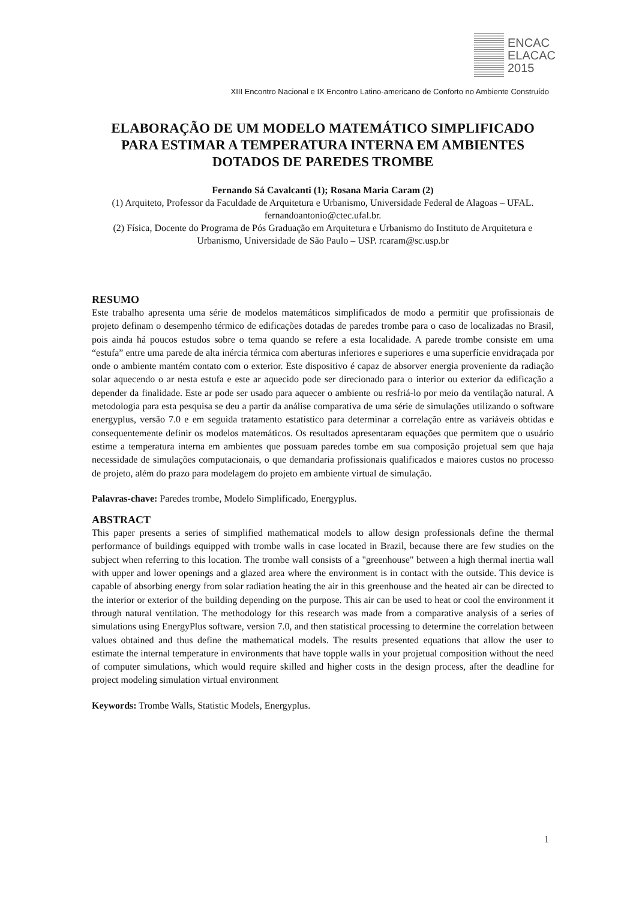ENCAC
ELACAC
2015
XIII Encontro Nacional e IX Encontro Latino-americano de Conforto no Ambiente Construído
ELABORAÇÃO DE UM MODELO MATEMÁTICO SIMPLIFICADO PARA ESTIMAR A TEMPERATURA INTERNA EM AMBIENTES DOTADOS DE PAREDES TROMBE
Fernando Sá Cavalcanti (1); Rosana Maria Caram (2)
(1) Arquiteto, Professor da Faculdade de Arquitetura e Urbanismo, Universidade Federal de Alagoas – UFAL. fernandoantonio@ctec.ufal.br.
(2) Física, Docente do Programa de Pós Graduação em Arquitetura e Urbanismo do Instituto de Arquitetura e Urbanismo, Universidade de São Paulo – USP. rcaram@sc.usp.br
RESUMO
Este trabalho apresenta uma série de modelos matemáticos simplificados de modo a permitir que profissionais de projeto definam o desempenho térmico de edificações dotadas de paredes trombe para o caso de localizadas no Brasil, pois ainda há poucos estudos sobre o tema quando se refere a esta localidade. A parede trombe consiste em uma “estufa” entre uma parede de alta inércia térmica com aberturas inferiores e superiores e uma superfície envidraçada por onde o ambiente mantém contato com o exterior. Este dispositivo é capaz de absorver energia proveniente da radiação solar aquecendo o ar nesta estufa e este ar aquecido pode ser direcionado para o interior ou exterior da edificação a depender da finalidade. Este ar pode ser usado para aquecer o ambiente ou resfriá-lo por meio da ventilação natural. A metodologia para esta pesquisa se deu a partir da análise comparativa de uma série de simulações utilizando o software energyplus, versão 7.0 e em seguida tratamento estatístico para determinar a correlação entre as variáveis obtidas e consequentemente definir os modelos matemáticos. Os resultados apresentaram equações que permitem que o usuário estime a temperatura interna em ambientes que possuam paredes tombe em sua composição projetual sem que haja necessidade de simulações computacionais, o que demandaria profissionais qualificados e maiores custos no processo de projeto, além do prazo para modelagem do projeto em ambiente virtual de simulação.
Palavras-chave: Paredes trombe, Modelo Simplificado, Energyplus.
ABSTRACT
This paper presents a series of simplified mathematical models to allow design professionals define the thermal performance of buildings equipped with trombe walls in case located in Brazil, because there are few studies on the subject when referring to this location. The trombe wall consists of a "greenhouse" between a high thermal inertia wall with upper and lower openings and a glazed area where the environment is in contact with the outside. This device is capable of absorbing energy from solar radiation heating the air in this greenhouse and the heated air can be directed to the interior or exterior of the building depending on the purpose. This air can be used to heat or cool the environment it through natural ventilation. The methodology for this research was made from a comparative analysis of a series of simulations using EnergyPlus software, version 7.0, and then statistical processing to determine the correlation between values obtained and thus define the mathematical models. The results presented equations that allow the user to estimate the internal temperature in environments that have topple walls in your projetual composition without the need of computer simulations, which would require skilled and higher costs in the design process, after the deadline for project modeling simulation virtual environment
Keywords: Trombe Walls, Statistic Models, Energyplus.
1